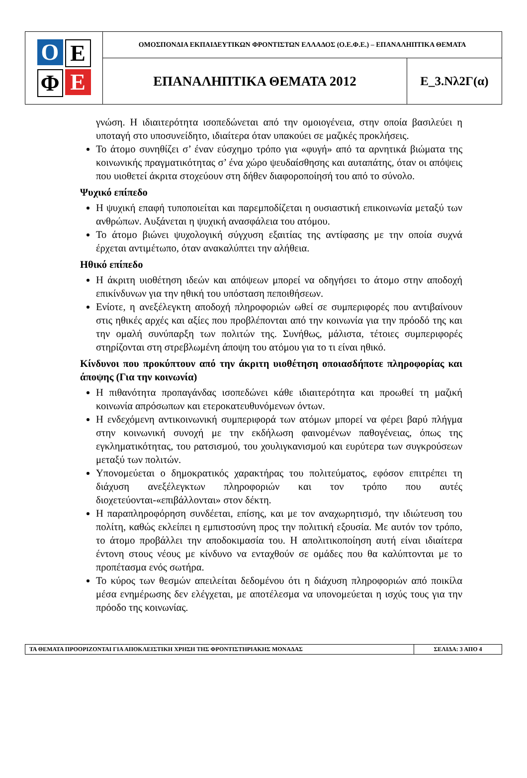Ο
Ε
Φ
Ε
ΟΜΟΣΠΟΝΔΙΑ ΕΚΠΑΙΔΕΥΤΙΚΩΝ ΦΡΟΝΤΙΣΤΩΝ ΕΛΛΑΔΟΣ (Ο.Ε.Φ.Ε.) – ΕΠΑΝΑΛΗΠΤΙΚΑ ΘΕΜΑΤΑ
ΕΠΑΝΑΛΗΠΤΙΚΑ ΘΕΜΑΤΑ 2012 Ε_3.Νλ2Γ(α)
γνώση. Η ιδιαιτερότητα ισοπεδώνεται από την ομοιογένεια, στην οποία βασιλεύει η υποταγή στο υποσυνείδητο, ιδιαίτερα όταν υπακούει σε μαζικές προκλήσεις.
Το άτομο συνηθίζει σ’ έναν εύσχημο τρόπο για «φυγή» από τα αρνητικά βιώματα της κοινωνικής πραγματικότητας σ’ ένα χώρο ψευδαίσθησης και αυταπάτης, όταν οι απόψεις που υιοθετεί άκριτα στοχεύουν στη δήθεν διαφοροποίησή του από το σύνολο.
Ψυχικό επίπεδο
Η ψυχική επαφή τυποποιείται και παρεμποδίζεται η ουσιαστική επικοινωνία μεταξύ των ανθρώπων. Αυξάνεται η ψυχική ανασφάλεια του ατόμου.
Το άτομο βιώνει ψυχολογική σύγχυση εξαιτίας της αντίφασης με την οποία συχνά έρχεται αντιμέτωπο, όταν ανακαλύπτει την αλήθεια.
Ηθικό επίπεδο
Η άκριτη υιοθέτηση ιδεών και απόψεων μπορεί να οδηγήσει το άτομο στην αποδοχή επικίνδυνων για την ηθική του υπόσταση πεποιθήσεων.
Ενίοτε, η ανεξέλεγκτη αποδοχή πληροφοριών ωθεί σε συμπεριφορές που αντιβαίνουν στις ηθικές αρχές και αξίες που προβλέπονται από την κοινωνία για την πρόοδό της και την ομαλή συνύπαρξη των πολιτών της. Συνήθως, μάλιστα, τέτοιες συμπεριφορές στηρίζονται στη στρεβλωμένη άποψη του ατόμου για το τι είναι ηθικό.
Κίνδυνοι που προκύπτουν από την άκριτη υιοθέτηση οποιασδήποτε πληροφορίας και άποψης (Για την κοινωνία)
Η πιθανότητα προπαγάνδας ισοπεδώνει κάθε ιδιαιτερότητα και προωθεί τη μαζική κοινωνία απρόσωπων και ετεροκατευθυνόμενων όντων.
Η ενδεχόμενη αντικοινωνική συμπεριφορά των ατόμων μπορεί να φέρει βαρύ πλήγμα στην κοινωνική συνοχή με την εκδήλωση φαινομένων παθογένειας, όπως της εγκληματικότητας, του ρατσισμού, του χουλιγκανισμού και ευρύτερα των συγκρούσεων μεταξύ των πολιτών.
Υπονομεύεται ο δημοκρατικός χαρακτήρας του πολιτεύματος, εφόσον επιτρέπει τη διάχυση ανεξέλεγκτων πληροφοριών και τον τρόπο που αυτές διοχετεύονται-«επιβάλλονται» στον δέκτη.
Η παραπληροφόρηση συνδέεται, επίσης, και με τον αναχωρητισμό, την ιδιώτευση του πολίτη, καθώς εκλείπει η εμπιστοσύνη προς την πολιτική εξουσία. Με αυτόν τον τρόπο, το άτομο προβάλλει την αποδοκιμασία του. Η απολιτικοποίηση αυτή είναι ιδιαίτερα έντονη στους νέους με κίνδυνο να ενταχθούν σε ομάδες που θα καλύπτονται με το προπέτασμα ενός σωτήρα.
Το κύρος των θεσμών απειλείται δεδομένου ότι η διάχυση πληροφοριών από ποικίλα μέσα ενημέρωσης δεν ελέγχεται, με αποτέλεσμα να υπονομεύεται η ισχύς τους για την πρόοδο της κοινωνίας.
ΤΑ ΘΕΜΑΤΑ ΠΡΟΟΡΙΖΟΝΤΑΙ ΓΙΑ ΑΠΟΚΛΕΙΣΤΙΚΗ ΧΡΗΣΗ ΤΗΣ ΦΡΟΝΤΙΣΤΗΡΙΑΚΗΣ ΜΟΝΑΔΑΣ
ΣΕΛΙΔΑ: 3 ΑΠΟ 4